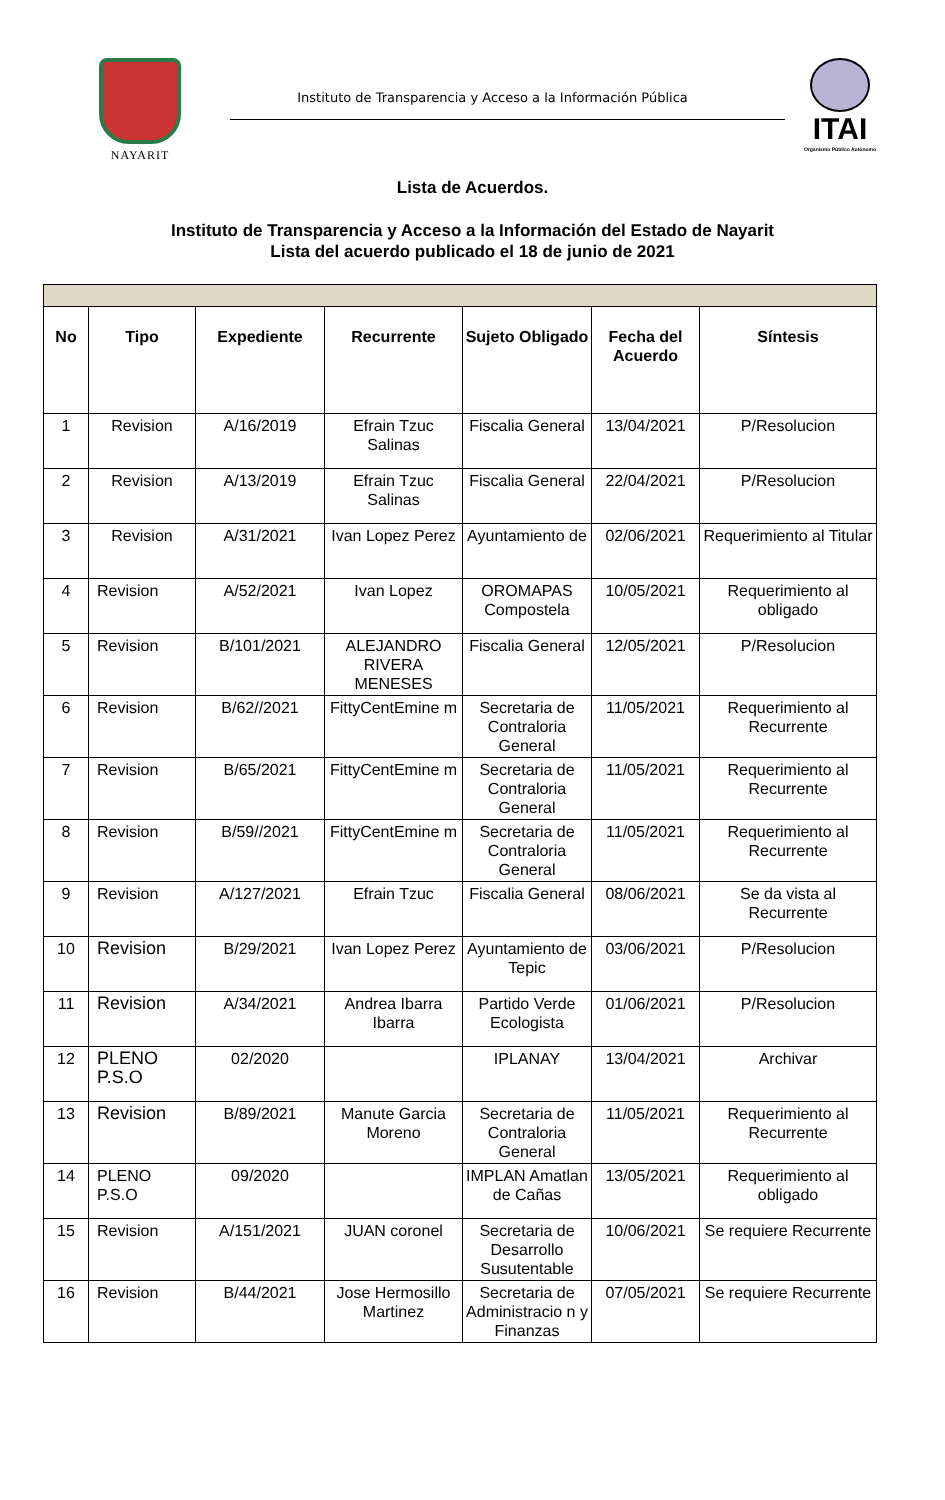NAYARIT
Instituto de Transparencia y Acceso a la Información Pública
ITAI
Organismo Público Autónomo
Lista de Acuerdos.
Instituto de Transparencia y Acceso a la Información del Estado de Nayarit
Lista del acuerdo publicado el 18 de junio de 2021
| No | Tipo | Expediente | Recurrente | Sujeto Obligado | Fecha del Acuerdo | Síntesis |
| --- | --- | --- | --- | --- | --- | --- |
| 1 | Revision | A/16/2019 | Efrain Tzuc Salinas | Fiscalia General | 13/04/2021 | P/Resolucion |
| 2 | Revision | A/13/2019 | Efrain Tzuc Salinas | Fiscalia General | 22/04/2021 | P/Resolucion |
| 3 | Revision | A/31/2021 | Ivan Lopez Perez | Ayuntamiento de | 02/06/2021 | Requerimiento al Titular |
| 4 | Revision | A/52/2021 | Ivan Lopez | OROMAPAS Compostela | 10/05/2021 | Requerimiento al obligado |
| 5 | Revision | B/101/2021 | ALEJANDRO RIVERA MENESES | Fiscalia General | 12/05/2021 | P/Resolucion |
| 6 | Revision | B/62//2021 | FittyCentEmine m | Secretaria de Contraloria General | 11/05/2021 | Requerimiento al Recurrente |
| 7 | Revision | B/65/2021 | FittyCentEmine m | Secretaria de Contraloria General | 11/05/2021 | Requerimiento al Recurrente |
| 8 | Revision | B/59//2021 | FittyCentEmine m | Secretaria de Contraloria General | 11/05/2021 | Requerimiento al Recurrente |
| 9 | Revision | A/127/2021 | Efrain Tzuc | Fiscalia General | 08/06/2021 | Se da vista al Recurrente |
| 10 | Revision | B/29/2021 | Ivan Lopez Perez | Ayuntamiento de Tepic | 03/06/2021 | P/Resolucion |
| 11 | Revision | A/34/2021 | Andrea Ibarra Ibarra | Partido Verde Ecologista | 01/06/2021 | P/Resolucion |
| 12 | PLENO P.S.O | 02/2020 | | IPLANAY | 13/04/2021 | Archivar |
| 13 | Revision | B/89/2021 | Manute Garcia Moreno | Secretaria de Contraloria General | 11/05/2021 | Requerimiento al Recurrente |
| 14 | PLENO P.S.O | 09/2020 | | IMPLAN Amatlan de Cañas | 13/05/2021 | Requerimiento al obligado |
| 15 | Revision | A/151/2021 | JUAN coronel | Secretaria de Desarrollo Susutentable | 10/06/2021 | Se requiere Recurrente |
| 16 | Revision | B/44/2021 | Jose Hermosillo Martinez | Secretaria de Administracio n y Finanzas | 07/05/2021 | Se requiere Recurrente |